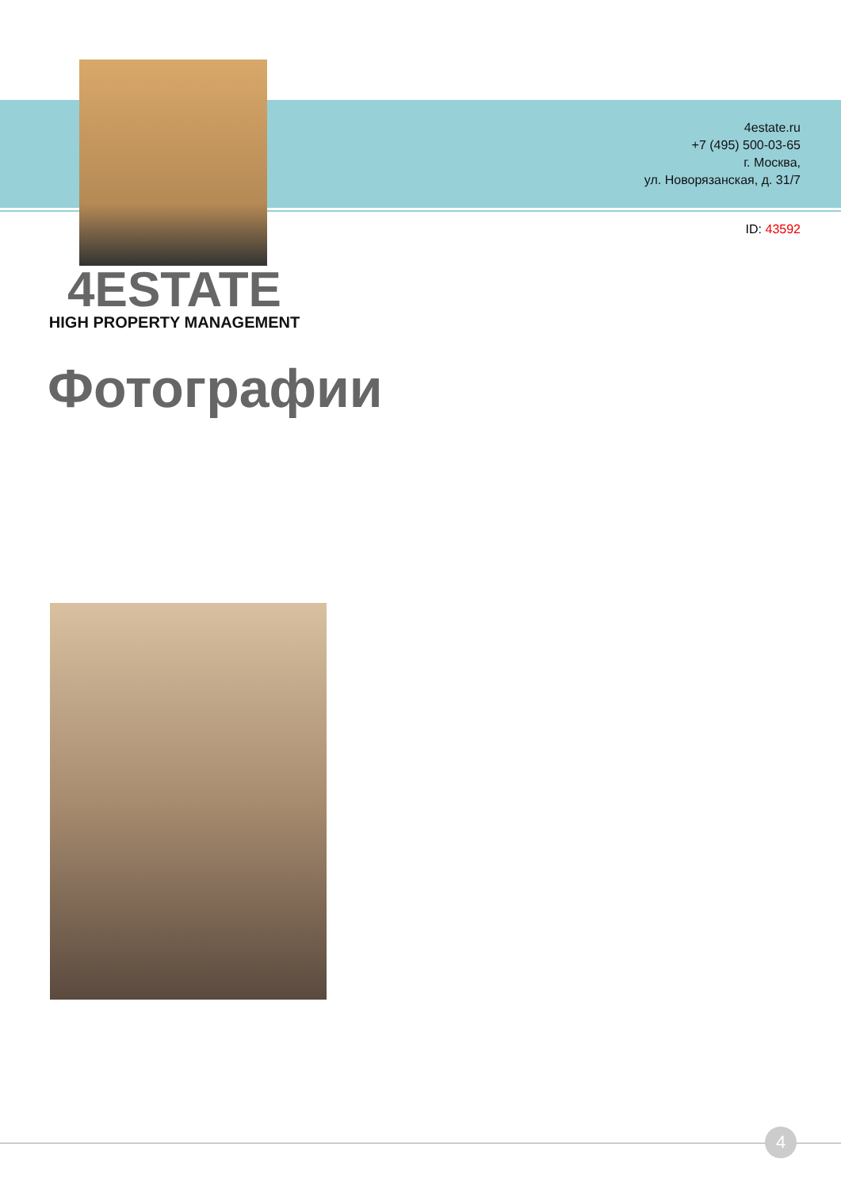4estate.ru
+7 (495) 500-03-65
г. Москва,
ул. Новорязанская, д. 31/7
ID: 43592
4ESTATE
HIGH PROPERTY MANAGEMENT
Фотографии
4